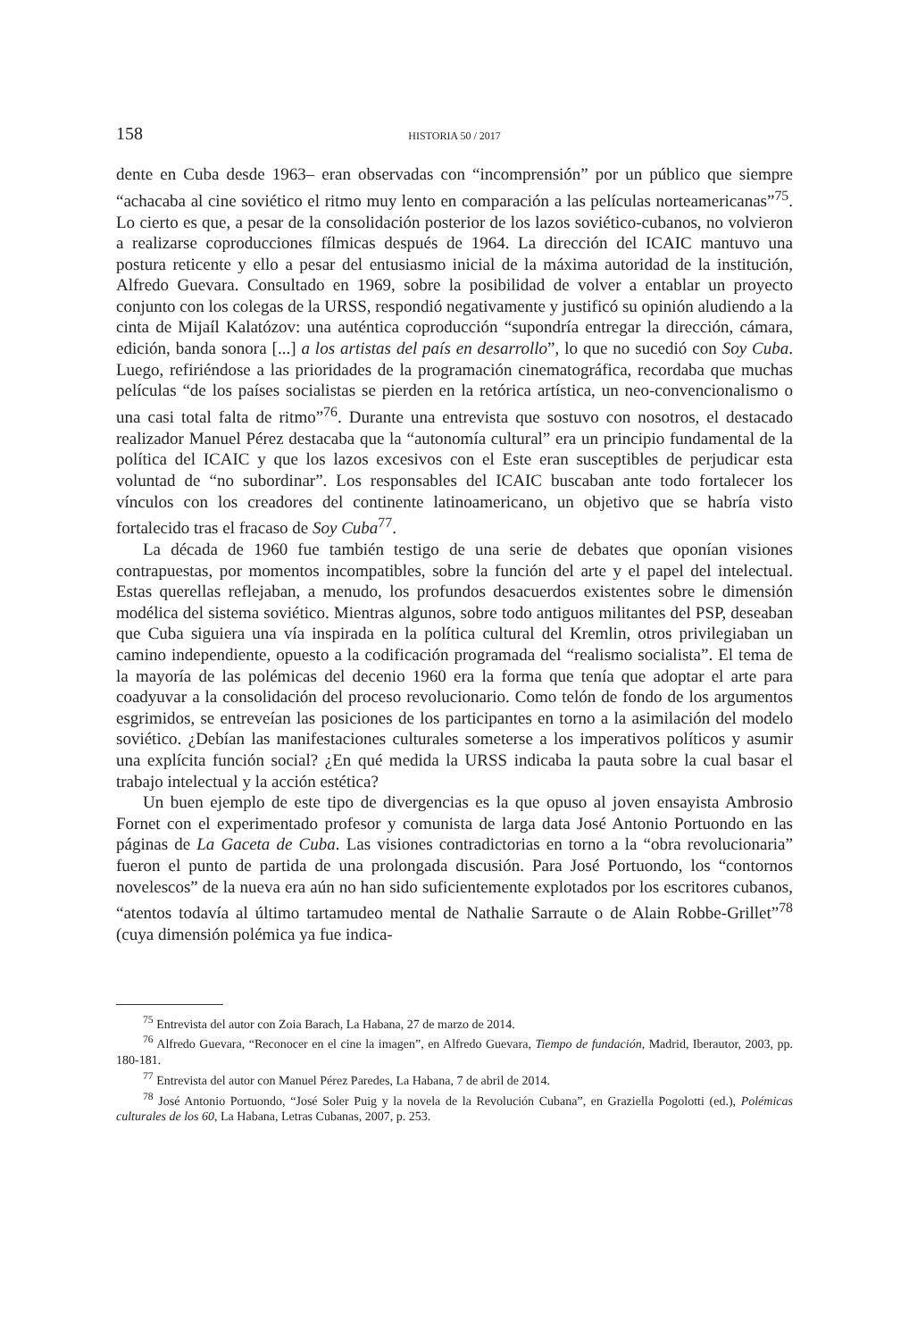158 HISTORIA 50 / 2017
dente en Cuba desde 1963– eran observadas con “incomprensión” por un público que siempre “achacaba al cine soviético el ritmo muy lento en comparación a las películas norteamericanas”<sup>75</sup>. Lo cierto es que, a pesar de la consolidación posterior de los lazos soviético-cubanos, no volvieron a realizarse coproducciones fílmicas después de 1964. La dirección del ICAIC mantuvo una postura reticente y ello a pesar del entusiasmo inicial de la máxima autoridad de la institución, Alfredo Guevara. Consultado en 1969, sobre la posibilidad de volver a entablar un proyecto conjunto con los colegas de la URSS, respondió negativamente y justificó su opinión aludiendo a la cinta de Mijaíl Kalatózov: una auténtica coproducción “supondría entregar la dirección, cámara, edición, banda sonora [...] a los artistas del país en desarrollo”, lo que no sucedió con Soy Cuba. Luego, refiriéndose a las prioridades de la programación cinematográfica, recordaba que muchas películas “de los países socialistas se pierden en la retórica artística, un neo-convencionalismo o una casi total falta de ritmo”<sup>76</sup>. Durante una entrevista que sostuvo con nosotros, el destacado realizador Manuel Pérez destacaba que la “autonomía cultural” era un principio fundamental de la política del ICAIC y que los lazos excesivos con el Este eran susceptibles de perjudicar esta voluntad de “no subordinar”. Los responsables del ICAIC buscaban ante todo fortalecer los vínculos con los creadores del continente latinoamericano, un objetivo que se habría visto fortalecido tras el fracaso de Soy Cuba<sup>77</sup>.
La década de 1960 fue también testigo de una serie de debates que oponían visiones contrapuestas, por momentos incompatibles, sobre la función del arte y el papel del intelectual. Estas querellas reflejaban, a menudo, los profundos desacuerdos existentes sobre le dimensión modélica del sistema soviético. Mientras algunos, sobre todo antiguos militantes del PSP, deseaban que Cuba siguiera una vía inspirada en la política cultural del Kremlin, otros privilegiaban un camino independiente, opuesto a la codificación programada del “realismo socialista”. El tema de la mayoría de las polémicas del decenio 1960 era la forma que tenía que adoptar el arte para coadyuvar a la consolidación del proceso revolucionario. Como telón de fondo de los argumentos esgrimidos, se entreveían las posiciones de los participantes en torno a la asimilación del modelo soviético. ¿Debían las manifestaciones culturales someterse a los imperativos políticos y asumir una explícita función social? ¿En qué medida la URSS indicaba la pauta sobre la cual basar el trabajo intelectual y la acción estética?
Un buen ejemplo de este tipo de divergencias es la que opuso al joven ensayista Ambrosio Fornet con el experimentado profesor y comunista de larga data José Antonio Portuondo en las páginas de La Gaceta de Cuba. Las visiones contradictorias en torno a la “obra revolucionaria” fueron el punto de partida de una prolongada discusión. Para José Portuondo, los “contornos novelescos” de la nueva era aún no han sido suficientemente explotados por los escritores cubanos, “atentos todavía al último tartamudeo mental de Nathalie Sarraute o de Alain Robbe-Grillet”<sup>78</sup> (cuya dimensión polémica ya fue indica-
<sup>75</sup> Entrevista del autor con Zoia Barach, La Habana, 27 de marzo de 2014.
<sup>76</sup> Alfredo Guevara, “Reconocer en el cine la imagen”, en Alfredo Guevara, Tiempo de fundación, Madrid, Iberautor, 2003, pp. 180-181.
<sup>77</sup> Entrevista del autor con Manuel Pérez Paredes, La Habana, 7 de abril de 2014.
<sup>78</sup> José Antonio Portuondo, “José Soler Puig y la novela de la Revolución Cubana”, en Graziella Pogolotti (ed.), Polémicas culturales de los 60, La Habana, Letras Cubanas, 2007, p. 253.